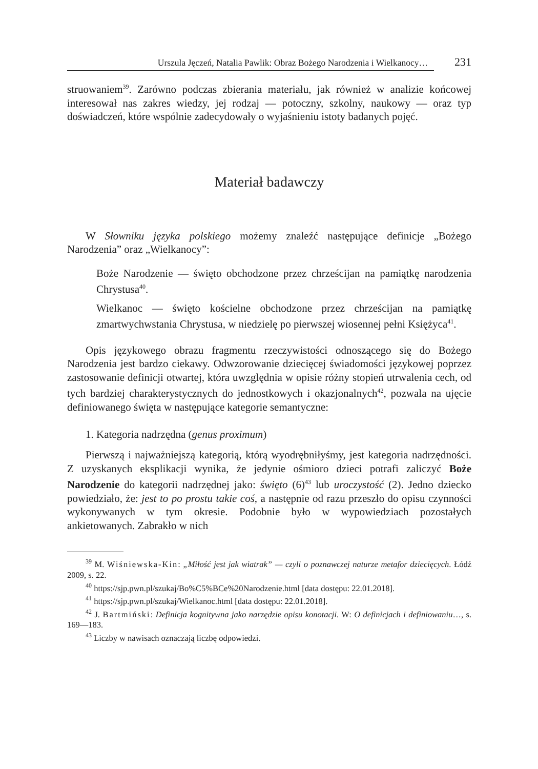Urszula Jęczeń, Natalia Pawlik: Obraz Bożego Narodzenia i Wielkanocy…
231
struowaniem<sup>39</sup>. Zarówno podczas zbierania materiału, jak również w analizie końcowej interesował nas zakres wiedzy, jej rodzaj — potoczny, szkolny, naukowy — oraz typ doświadczeń, które wspólnie zadecydowały o wyjaśnieniu istoty badanych pojęć.
Materiał badawczy
W Słowniku języka polskiego możemy znaleźć następujące definicje „Bożego Narodzenia” oraz „Wielkanocy”:
Boże Narodzenie — święto obchodzone przez chrześcijan na pamiątkę narodzenia Chrystusa<sup>40</sup>.
Wielkanoc — święto kościelne obchodzone przez chrześcijan na pamiątkę zmartwychwstania Chrystusa, w niedzielę po pierwszej wiosennej pełni Księżyca<sup>41</sup>.
Opis językowego obrazu fragmentu rzeczywistości odnoszącego się do Bożego Narodzenia jest bardzo ciekawy. Odwzorowanie dziecięcej świadomości językowej poprzez zastosowanie definicji otwartej, która uwzględnia w opisie różny stopień utrwalenia cech, od tych bardziej charakterystycznych do jednostkowych i okazjonalnych<sup>42</sup>, pozwala na ujęcie definiowanego święta w następujące kategorie semantyczne:
1. Kategoria nadrzędna (genus proximum)
Pierwszą i najważniejszą kategorią, którą wyodrębniłyśmy, jest kategoria nadrzędności. Z uzyskanych eksplikacji wynika, że jedynie ośmioro dzieci potrafi zaliczyć Boże Narodzenie do kategorii nadrzędnej jako: święto (6)<sup>43</sup> lub uroczystość (2). Jedno dziecko powiedziało, że: jest to po prostu takie coś, a następnie od razu przeszło do opisu czynności wykonywanych w tym okresie. Podobnie było w wypowiedziach pozostałych ankietowanych. Zabrakło w nich
<sup>39</sup> M. Wiśniewska-Kin: „Miłość jest jak wiatrak” — czyli o poznawczej naturze metafor dziecięcych. Łódź 2009, s. 22.
<sup>40</sup> https://sjp.pwn.pl/szukaj/Bo%C5%BCe%20Narodzenie.html [data dostępu: 22.01.2018].
<sup>41</sup> https://sjp.pwn.pl/szukaj/Wielkanoc.html [data dostępu: 22.01.2018].
<sup>42</sup> J. Bartmiński: Definicja kognitywna jako narzędzie opisu konotacji. W: O definicjach i definiowaniu…, s. 169—183.
<sup>43</sup> Liczby w nawisach oznaczają liczbę odpowiedzi.